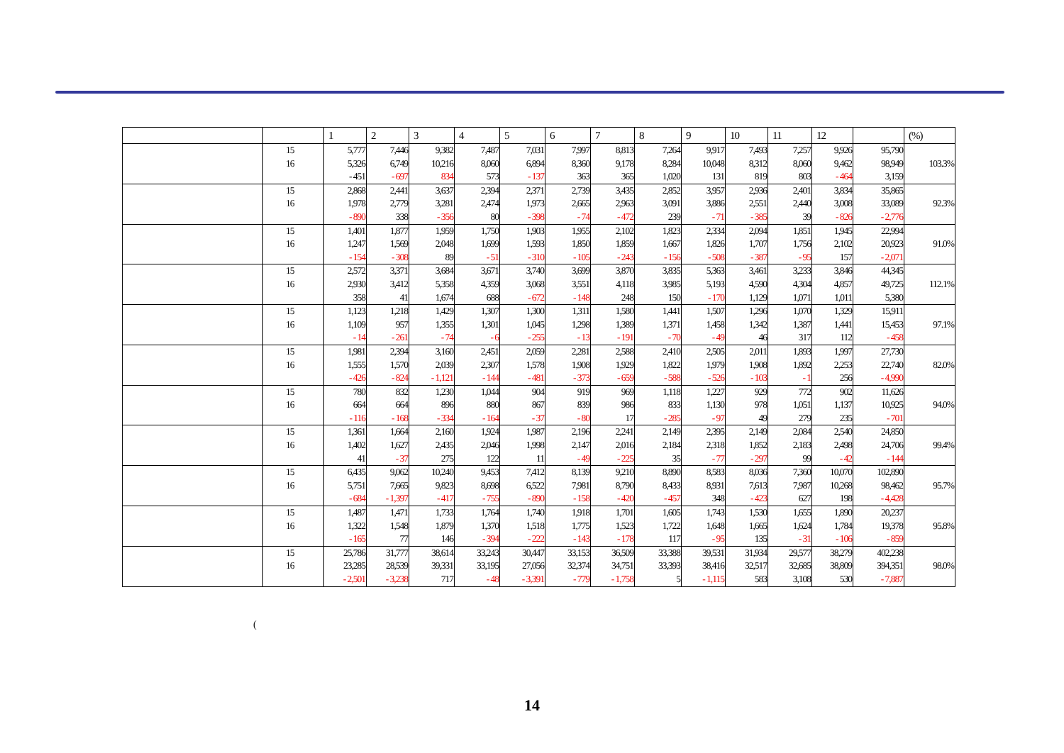| | | 1 | 2 | 3 | 4 | 5 | 6 | 7 | 8 | 9 | 10 | 11 | 12 | | (%) |
| --- | --- | --- | --- | --- | --- | --- | --- | --- | --- | --- | --- | --- | --- | --- | --- |
| | 15 16 | 5,777 5,326 - 451 | 7,446 6,749 - 697 | 9,382 10,216 834 | 7,487 8,060 573 | 7,031 6,894 - 137 | 7,997 8,360 363 | 8,813 9,178 365 | 7,264 8,284 1,020 | 9,917 10,048 131 | 7,493 8,312 819 | 7,257 8,060 803 | 9,926 9,462 - 464 | 95,790 98,949 3,159 | 103.3% |
| | 15 16 | 2,868 1,978 - 890 | 2,441 2,779 338 | 3,637 3,281 - 356 | 2,394 2,474 80 | 2,371 1,973 - 398 | 2,739 2,665 - 74 | 3,435 2,963 - 472 | 2,852 3,091 239 | 3,957 3,886 - 71 | 2,936 2,551 - 385 | 2,401 2,440 39 | 3,834 3,008 - 826 | 35,865 33,089 - 2,776 | 92.3% |
| | 15 16 | 1,401 1,247 - 154 | 1,877 1,569 - 308 | 1,959 2,048 89 | 1,750 1,699 - 51 | 1,903 1,593 - 310 | 1,955 1,850 - 105 | 2,102 1,859 - 243 | 1,823 1,667 - 156 | 2,334 1,826 - 508 | 2,094 1,707 - 387 | 1,851 1,756 - 95 | 1,945 2,102 157 | 22,994 20,923 - 2,071 | 91.0% |
| | 15 16 | 2,572 2,930 358 | 3,371 3,412 41 | 3,684 5,358 1,674 | 3,671 4,359 688 | 3,740 3,068 - 672 | 3,699 3,551 - 148 | 3,870 4,118 248 | 3,835 3,985 150 | 5,363 5,193 - 170 | 3,461 4,590 1,129 | 3,233 4,304 1,071 | 3,846 4,857 1,011 | 44,345 49,725 5,380 | 112.1% |
| | 15 16 | 1,123 1,109 - 14 | 1,218 957 - 261 | 1,429 1,355 - 74 | 1,307 1,301 - 6 | 1,300 1,045 - 255 | 1,311 1,298 - 13 | 1,580 1,389 - 191 | 1,441 1,371 - 70 | 1,507 1,458 - 49 | 1,296 1,342 46 | 1,070 1,387 317 | 1,329 1,441 112 | 15,911 15,453 - 458 | 97.1% |
| | 15 16 | 1,981 1,555 - 426 | 2,394 1,570 - 824 | 3,160 2,039 - 1,121 | 2,451 2,307 - 144 | 2,059 1,578 - 481 | 2,281 1,908 - 373 | 2,588 1,929 - 659 | 2,410 1,822 - 588 | 2,505 1,979 - 526 | 2,011 1,908 - 103 | 1,893 1,892 - 1 | 1,997 2,253 256 | 27,730 22,740 - 4,990 | 82.0% |
| | 15 16 | 780 664 - 116 | 832 664 - 168 | 1,230 896 - 334 | 1,044 880 - 164 | 904 867 - 37 | 919 839 - 80 | 969 986 17 | 1,118 833 - 285 | 1,227 1,130 - 97 | 929 978 49 | 772 1,051 279 | 902 1,137 235 | 11,626 10,925 - 701 | 94.0% |
| | 15 16 | 1,361 1,402 41 | 1,664 1,627 - 37 | 2,160 2,435 275 | 1,924 2,046 122 | 1,987 1,998 11 | 2,196 2,147 - 49 | 2,241 2,016 - 225 | 2,149 2,184 35 | 2,395 2,318 - 77 | 2,149 1,852 - 297 | 2,084 2,183 99 | 2,540 2,498 - 42 | 24,850 24,706 - 144 | 99.4% |
| | 15 16 | 6,435 5,751 - 684 | 9,062 7,665 - 1,397 | 10,240 9,823 - 417 | 9,453 8,698 - 755 | 7,412 6,522 - 890 | 8,139 7,981 - 158 | 9,210 8,790 - 420 | 8,890 8,433 - 457 | 8,583 8,931 348 | 8,036 7,613 - 423 | 7,360 7,987 627 | 10,070 10,268 198 | 102,890 98,462 - 4,428 | 95.7% |
| | 15 16 | 1,487 1,322 - 165 | 1,471 1,548 77 | 1,733 1,879 146 | 1,764 1,370 - 394 | 1,740 1,518 - 222 | 1,918 1,775 - 143 | 1,701 1,523 - 178 | 1,605 1,722 117 | 1,743 1,648 - 95 | 1,530 1,665 135 | 1,655 1,624 - 31 | 1,890 1,784 - 106 | 20,237 19,378 - 859 | 95.8% |
| | 15 16 | 25,786 23,285 - 2,501 | 31,777 28,539 - 3,238 | 38,614 39,331 717 | 33,243 33,195 - 48 | 30,447 27,056 - 3,391 | 33,153 32,374 - 779 | 36,509 34,751 - 1,758 | 33,388 33,393 5 | 39,531 38,416 - 1,115 | 31,934 32,517 583 | 29,577 32,685 3,108 | 38,279 38,809 530 | 402,238 394,351 - 7,887 | 98.0% |
(
14